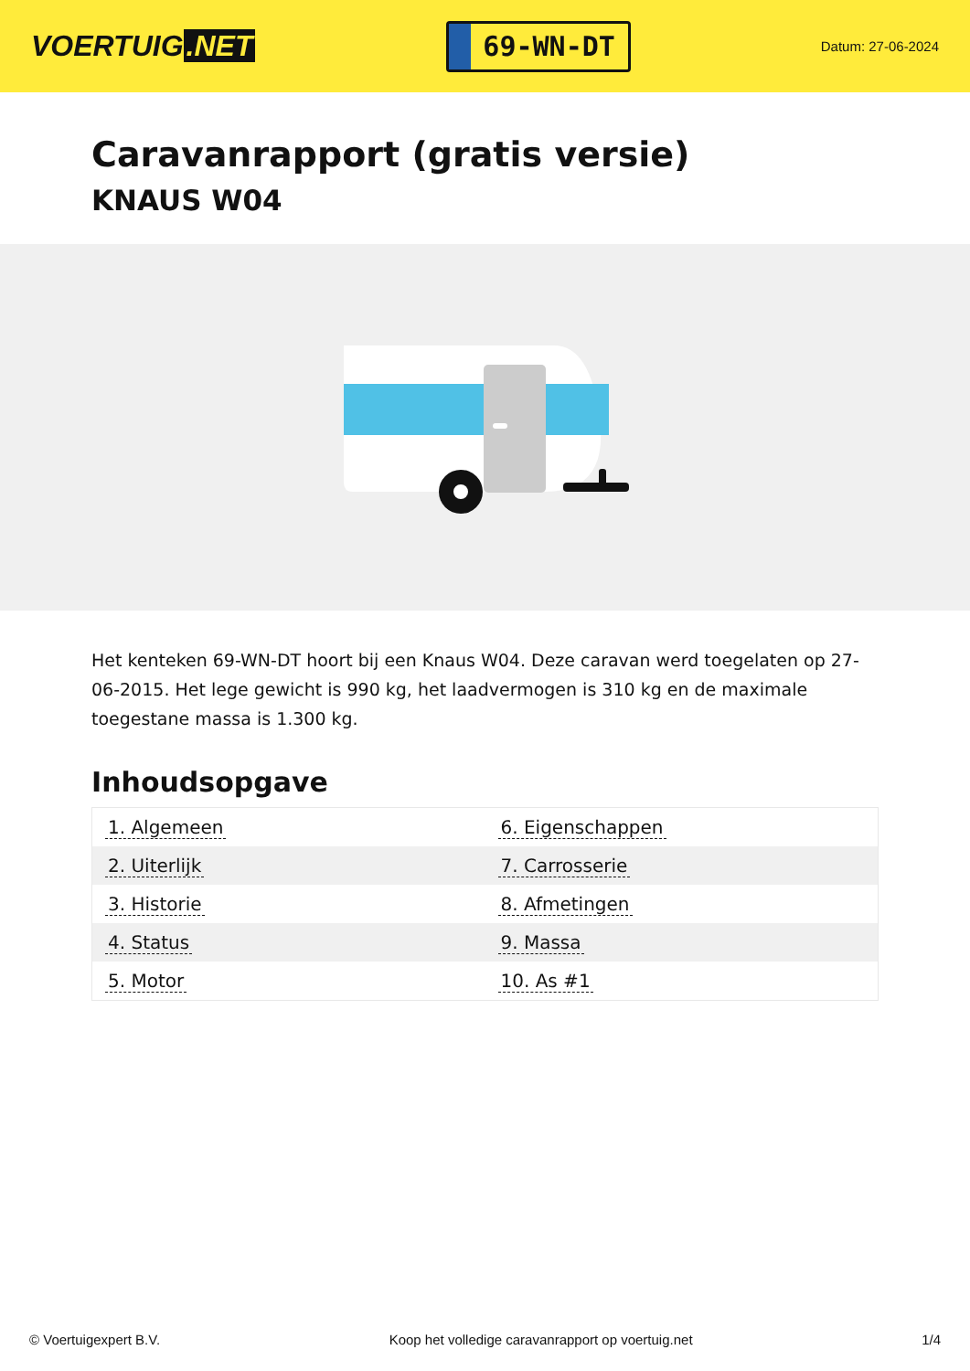VOERTUIG.NET
69-WN-DT
Datum: 27-06-2024
Caravanrapport (gratis versie)
KNAUS W04
Het kenteken 69-WN-DT hoort bij een Knaus W04. Deze caravan werd toegelaten op 27-06-2015. Het lege gewicht is 990 kg, het laadvermogen is 310 kg en de maximale toegestane massa is 1.300 kg.
Inhoudsopgave
| 1. Algemeen | 6. Eigenschappen |
| 2. Uiterlijk | 7. Carrosserie |
| 3. Historie | 8. Afmetingen |
| 4. Status | 9. Massa |
| 5. Motor | 10. As #1 |
© Voertuigexpert B.V. Koop het volledige caravanrapport op voertuig.net 1/4